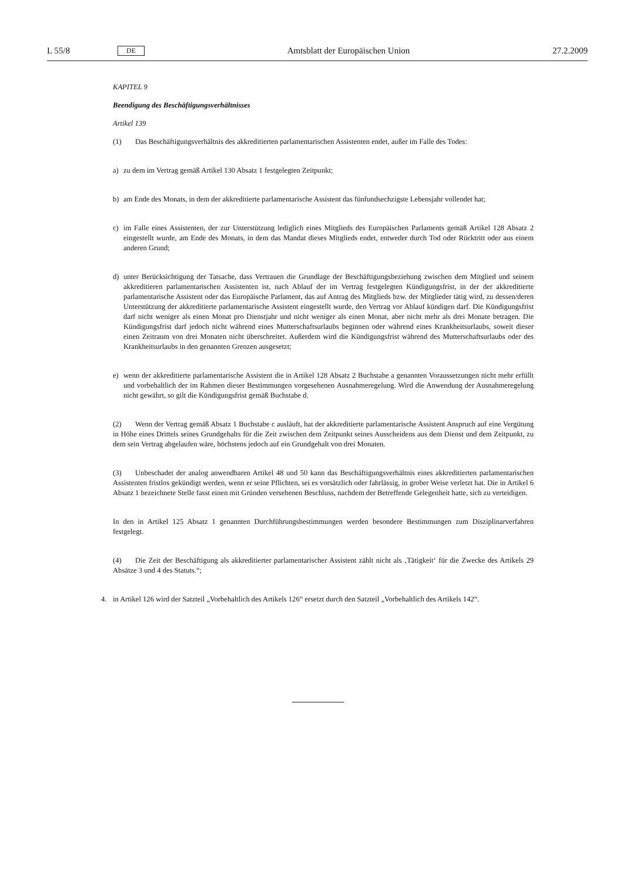L 55/8 DE Amtsblatt der Europäischen Union 27.2.2009
KAPITEL 9
Beendigung des Beschäftigungsverhältnisses
Artikel 139
(1) Das Beschäftigungsverhältnis des akkreditierten parlamentarischen Assistenten endet, außer im Falle des Todes:
a) zu dem im Vertrag gemäß Artikel 130 Absatz 1 festgelegten Zeitpunkt;
b) am Ende des Monats, in dem der akkreditierte parlamentarische Assistent das fünfundsechzigste Lebensjahr vollendet hat;
c) im Falle eines Assistenten, der zur Unterstützung lediglich eines Mitglieds des Europäischen Parlaments gemäß Artikel 128 Absatz 2 eingestellt wurde, am Ende des Monats, in dem das Mandat dieses Mitglieds endet, entweder durch Tod oder Rücktritt oder aus einem anderen Grund;
d) unter Berücksichtigung der Tatsache, dass Vertrauen die Grundlage der Beschäftigungsbeziehung zwischen dem Mitglied und seinem akkreditieren parlamentarischen Assistenten ist, nach Ablauf der im Vertrag festgelegten Kündigungsfrist, in der der akkreditierte parlamentarische Assistent oder das Europäische Parlament, das auf Antrag des Mitglieds bzw. der Mitglieder tätig wird, zu dessen/deren Unterstützung der akkreditierte parlamentarische Assistent eingestellt wurde, den Vertrag vor Ablauf kündigen darf. Die Kündigungsfrist darf nicht weniger als einen Monat pro Dienstjahr und nicht weniger als einen Monat, aber nicht mehr als drei Monate betragen. Die Kündigungsfrist darf jedoch nicht während eines Mutterschaftsurlaubs beginnen oder während eines Krankheitsurlaubs, soweit dieser einen Zeitraum von drei Monaten nicht überschreitet. Außerdem wird die Kündigungsfrist während des Mutterschaftsurlaubs oder des Krankheitsurlaubs in den genannten Grenzen ausgesetzt;
e) wenn der akkreditierte parlamentarische Assistent die in Artikel 128 Absatz 2 Buchstabe a genannten Voraussetzungen nicht mehr erfüllt und vorbehaltlich der im Rahmen dieser Bestimmungen vorgesehenen Ausnahmeregelung. Wird die Anwendung der Ausnahmeregelung nicht gewährt, so gilt die Kündigungsfrist gemäß Buchstabe d.
(2) Wenn der Vertrag gemäß Absatz 1 Buchstabe c ausläuft, hat der akkreditierte parlamentarische Assistent Anspruch auf eine Vergütung in Höhe eines Drittels seines Grundgehalts für die Zeit zwischen dem Zeitpunkt seines Ausscheidens aus dem Dienst und dem Zeitpunkt, zu dem sein Vertrag abgelaufen wäre, höchstens jedoch auf ein Grundgehalt von drei Monaten.
(3) Unbeschadet der analog anwendbaren Artikel 48 und 50 kann das Beschäftigungsverhältnis eines akkreditierten parlamentarischen Assistenten fristlos gekündigt werden, wenn er seine Pflichten, sei es vorsätzlich oder fahrlässig, in grober Weise verletzt hat. Die in Artikel 6 Absatz 1 bezeichnete Stelle fasst einen mit Gründen versehenen Beschluss, nachdem der Betreffende Gelegenheit hatte, sich zu verteidigen.
In den in Artikel 125 Absatz 1 genannten Durchführungsbestimmungen werden besondere Bestimmungen zum Disziplinarverfahren festgelegt.
(4) Die Zeit der Beschäftigung als akkreditierter parlamentarischer Assistent zählt nicht als ‚Tätigkeit‘ für die Zwecke des Artikels 29 Absätze 3 und 4 des Statuts.“;
4. in Artikel 126 wird der Satzteil „Vorbehaltlich des Artikels 126“ ersetzt durch den Satzteil „Vorbehaltlich des Artikels 142“.